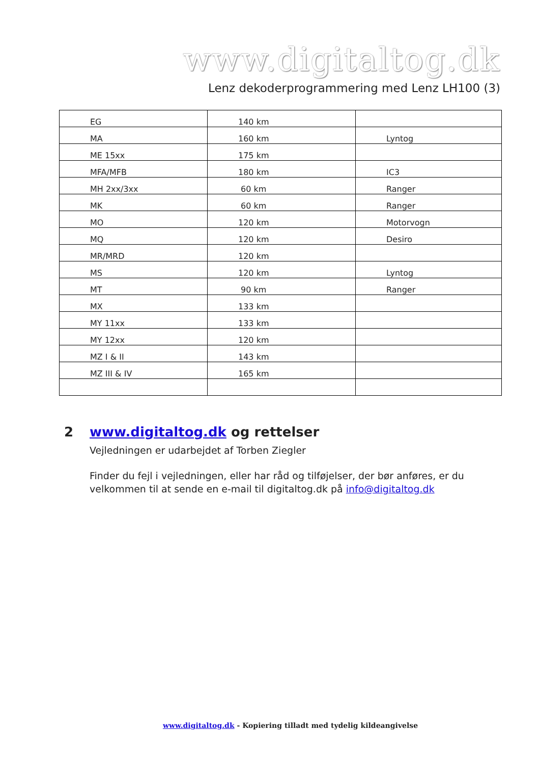www.digitaltog.dk
Lenz dekoderprogrammering med Lenz LH100 (3)
| EG | 140 km | |
| MA | 160 km | Lyntog |
| ME 15xx | 175 km | |
| MFA/MFB | 180 km | IC3 |
| MH 2xx/3xx | 60 km | Ranger |
| MK | 60 km | Ranger |
| MO | 120 km | Motorvogn |
| MQ | 120 km | Desiro |
| MR/MRD | 120 km | |
| MS | 120 km | Lyntog |
| MT | 90 km | Ranger |
| MX | 133 km | |
| MY 11xx | 133 km | |
| MY 12xx | 120 km | |
| MZ I & II | 143 km | |
| MZ III & IV | 165 km | |
2 www.digitaltog.dk og rettelser
Vejledningen er udarbejdet af Torben Ziegler
Finder du fejl i vejledningen, eller har råd og tilføjelser, der bør anføres, er du velkommen til at sende en e-mail til digitaltog.dk på info@digitaltog.dk
www.digitaltog.dk - Kopiering tilladt med tydelig kildeangivelse